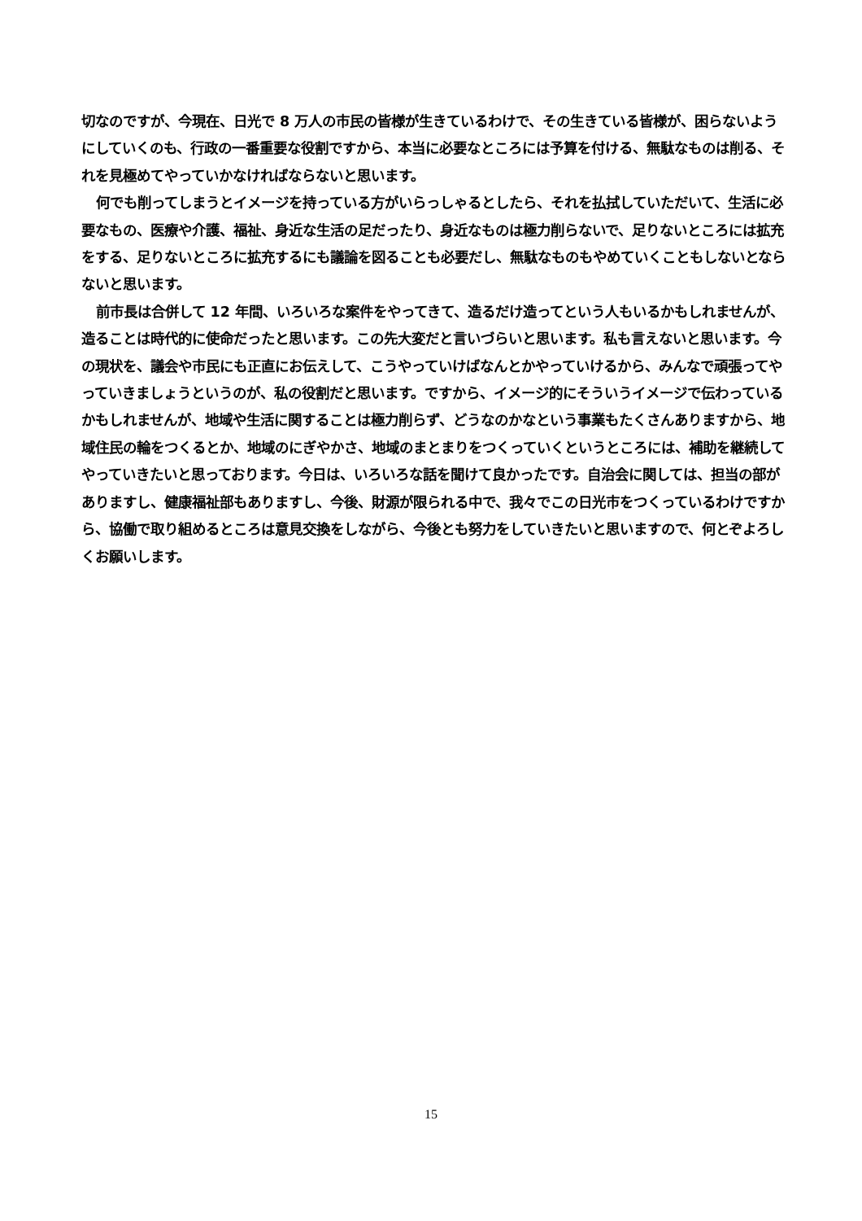切なのですが、今現在、日光で 8 万人の市民の皆様が生きているわけで、その生きている皆様が、困らないようにしていくのも、行政の一番重要な役割ですから、本当に必要なところには予算を付ける、無駄なものは削る、それを見極めてやっていかなければならないと思います。
何でも削ってしまうとイメージを持っている方がいらっしゃるとしたら、それを払拭していただいて、生活に必要なもの、医療や介護、福祉、身近な生活の足だったり、身近なものは極力削らないで、足りないところには拡充をする、足りないところに拡充するにも議論を図ることも必要だし、無駄なものもやめていくこともしないとならないと思います。
前市長は合併して 12 年間、いろいろな案件をやってきて、造るだけ造ってという人もいるかもしれませんが、造ることは時代的に使命だったと思います。この先大変だと言いづらいと思います。私も言えないと思います。今の現状を、議会や市民にも正直にお伝えして、こうやっていけばなんとかやっていけるから、みんなで頑張ってやっていきましょうというのが、私の役割だと思います。ですから、イメージ的にそういうイメージで伝わっているかもしれませんが、地域や生活に関することは極力削らず、どうなのかなという事業もたくさんありますから、地域住民の輪をつくるとか、地域のにぎやかさ、地域のまとまりをつくっていくというところには、補助を継続してやっていきたいと思っております。今日は、いろいろな話を聞けて良かったです。自治会に関しては、担当の部がありますし、健康福祉部もありますし、今後、財源が限られる中で、我々でこの日光市をつくっているわけですから、協働で取り組めるところは意見交換をしながら、今後とも努力をしていきたいと思いますので、何とぞよろしくお願いします。
15